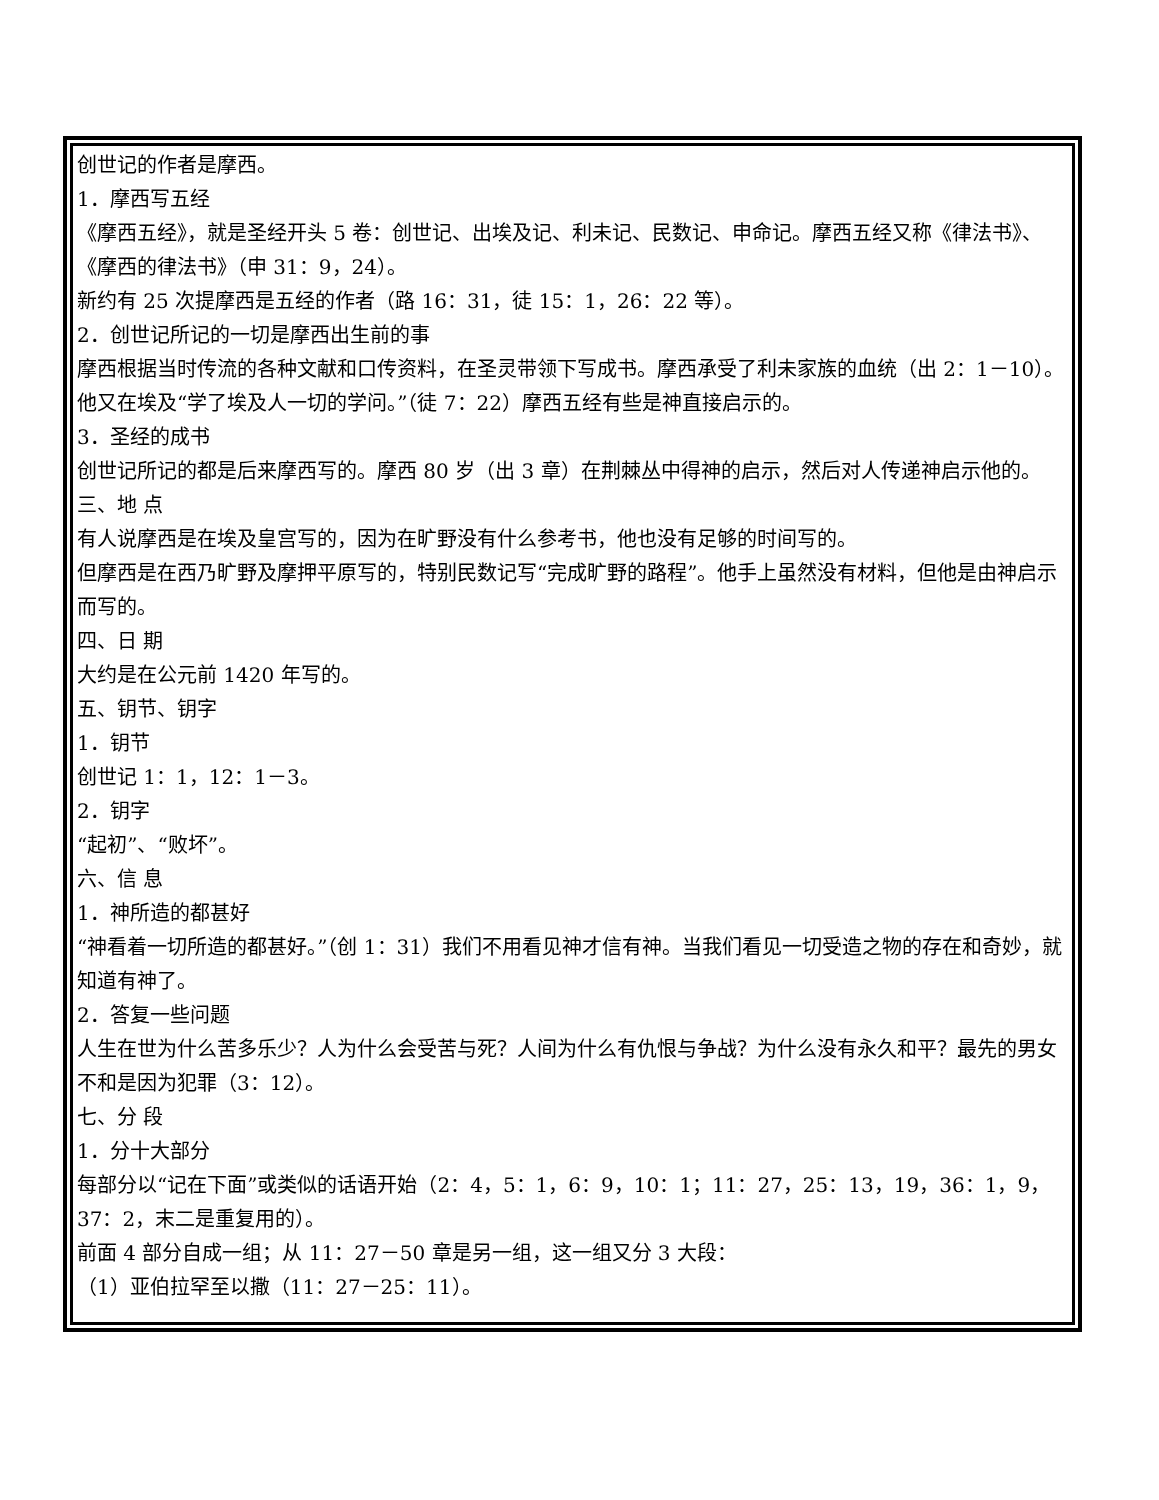创世记的作者是摩西。
1．摩西写五经
《摩西五经》，就是圣经开头 5 卷：创世记、出埃及记、利未记、民数记、申命记。摩西五经又称《律法书》、《摩西的律法书》（申 31：9，24）。
新约有 25 次提摩西是五经的作者（路 16：31，徒 15：1，26：22 等）。
2．创世记所记的一切是摩西出生前的事
摩西根据当时传流的各种文献和口传资料，在圣灵带领下写成书。摩西承受了利未家族的血统（出 2：1－10）。他又在埃及“学了埃及人一切的学问。”（徒 7：22）摩西五经有些是神直接启示的。
3．圣经的成书
创世记所记的都是后来摩西写的。摩西 80 岁（出 3 章）在荆棘丛中得神的启示，然后对人传递神启示他的。
三、地 点
有人说摩西是在埃及皇宫写的，因为在旷野没有什么参考书，他也没有足够的时间写的。
但摩西是在西乃旷野及摩押平原写的，特别民数记写“完成旷野的路程”。他手上虽然没有材料，但他是由神启示而写的。
四、日 期
大约是在公元前 1420 年写的。
五、钥节、钥字
1．钥节
创世记 1：1，12：1－3。
2．钥字
“起初”、“败坏”。
六、信 息
1．神所造的都甚好
“神看着一切所造的都甚好。”（创 1：31）我们不用看见神才信有神。当我们看见一切受造之物的存在和奇妙，就知道有神了。
2．答复一些问题
人生在世为什么苦多乐少？人为什么会受苦与死？人间为什么有仇恨与争战？为什么没有永久和平？最先的男女不和是因为犯罪（3：12）。
七、分 段
1．分十大部分
每部分以“记在下面”或类似的话语开始（2：4，5：1，6：9，10：1；11：27，25：13，19，36：1，9，37：2，末二是重复用的）。
前面 4 部分自成一组；从 11：27－50 章是另一组，这一组又分 3 大段：
（1）亚伯拉罕至以撒（11：27－25：11）。